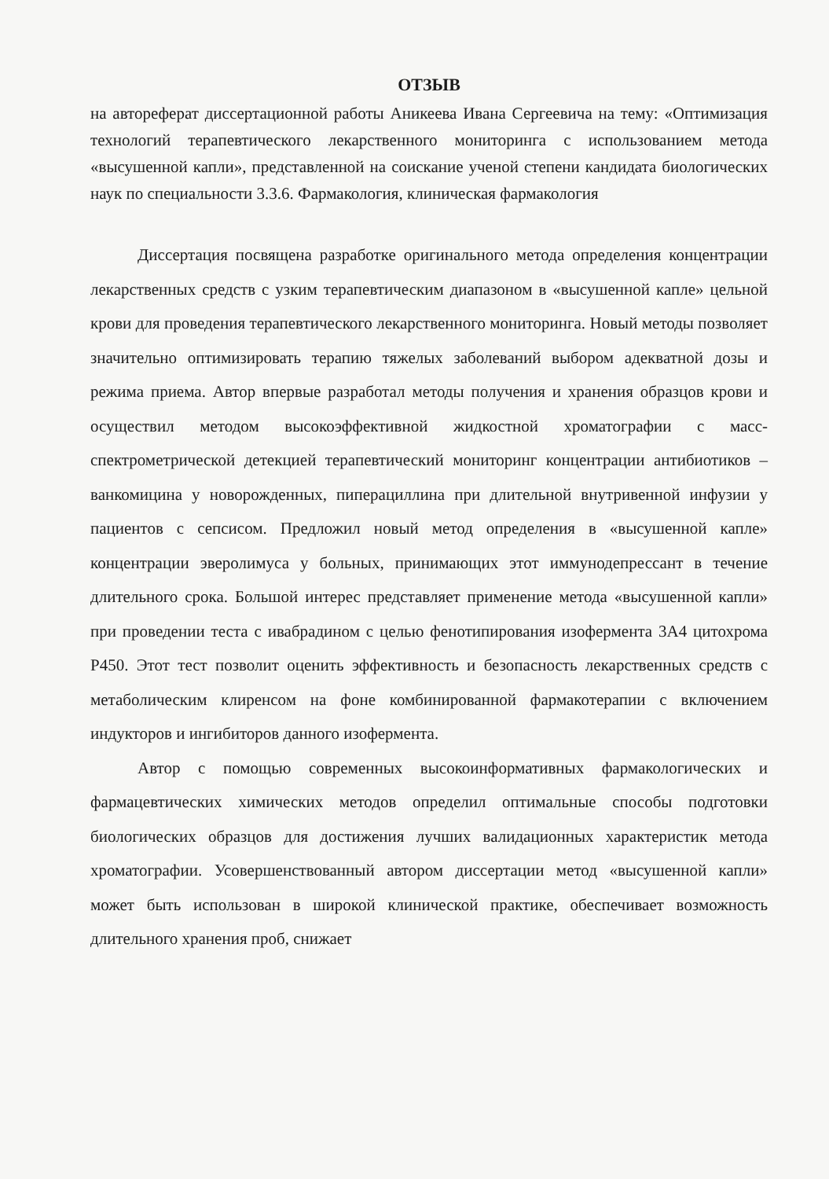ОТЗЫВ
на автореферат диссертационной работы Аникеева Ивана Сергеевича на тему: «Оптимизация технологий терапевтического лекарственного мониторинга с использованием метода «высушенной капли», представленной на соискание ученой степени кандидата биологических наук по специальности 3.3.6. Фармакология, клиническая фармакология
Диссертация посвящена разработке оригинального метода определения концентрации лекарственных средств с узким терапевтическим диапазоном в «высушенной капле» цельной крови для проведения терапевтического лекарственного мониторинга. Новый методы позволяет значительно оптимизировать терапию тяжелых заболеваний выбором адекватной дозы и режима приема. Автор впервые разработал методы получения и хранения образцов крови и осуществил методом высокоэффективной жидкостной хроматографии с масс-спектрометрической детекцией терапевтический мониторинг концентрации антибиотиков – ванкомицина у новорожденных, пиперациллина при длительной внутривенной инфузии у пациентов с сепсисом. Предложил новый метод определения в «высушенной капле» концентрации эверолимуса у больных, принимающих этот иммунодепрессант в течение длительного срока. Большой интерес представляет применение метода «высушенной капли» при проведении теста с ивабрадином с целью фенотипирования изофермента 3А4 цитохрома Р450. Этот тест позволит оценить эффективность и безопасность лекарственных средств с метаболическим клиренсом на фоне комбинированной фармакотерапии с включением индукторов и ингибиторов данного изофермента.
Автор с помощью современных высокоинформативных фармакологических и фармацевтических химических методов определил оптимальные способы подготовки биологических образцов для достижения лучших валидационных характеристик метода хроматографии. Усовершенствованный автором диссертации метод «высушенной капли» может быть использован в широкой клинической практике, обеспечивает возможность длительного хранения проб, снижает